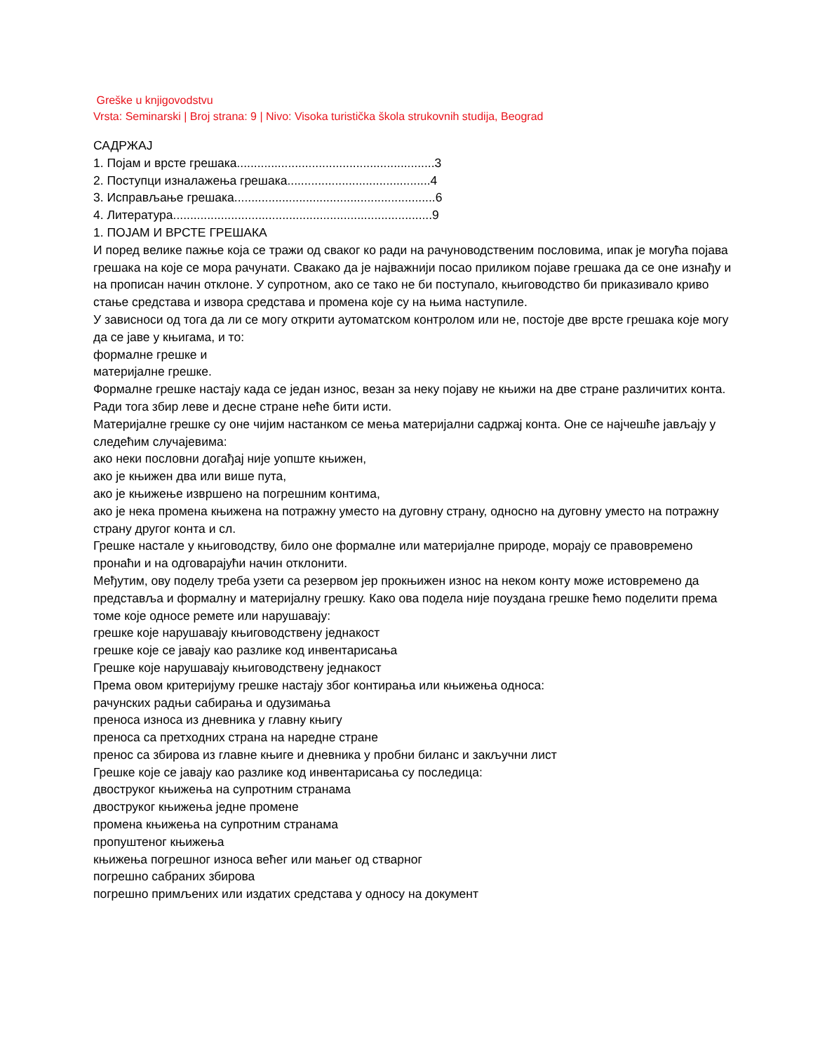Greške u knjigovodstvu
Vrsta: Seminarski | Broj strana: 9 | Nivo: Visoka turistička škola strukovnih studija, Beograd
САДРЖАЈ
1. Појам и врсте грешака..........................................................3
2. Поступци изналажења грешака..........................................4
3. Исправљање грешака...........................................................6
4. Литература............................................................................9
1. ПОЈАМ И ВРСТЕ ГРЕШАКА
И поред велике пажње која се тражи од сваког ко ради на рачуноводственим пословима, ипак је могућа појава грешака на које се мора рачунати. Свакако да је најважнији посао приликом појаве грешака да се оне изнађу и на прописан начин отклоне. У супротном, ако се тако не би поступало, књиговодство би приказивало криво стање средстава и извора средстава и промена које су на њима наступиле.
У зависноси од тога да ли се могу открити аутоматском контролом или не, постоје две врсте грешака које могу да се јаве у књигама, и то:
формалне грешке и
материјалне грешке.
Формалне грешке настају када се један износ, везан за неку појаву не књижи на две стране различитих конта. Ради тога збир леве и десне стране неће бити исти.
Материјалне грешке су оне чијим настанком се мења материјални садржај конта. Оне се најчешће јављају у следећим случајевима:
ако неки пословни догађај није уопште књижен,
ако је књижен два или више пута,
ако је књижење извршено на погрешним контима,
ако је нека промена књижена на потражну уместо на дуговну страну, односно на дуговну уместо на потражну страну другог конта и сл.
Грешке настале у књиговодству, било оне формалне или материјалне природе, морају се правовремено пронаћи и на одговарајући начин отклонити.
Међутим, ову поделу треба узети са резервом јер прокњижен износ на неком конту може истовремено да представља и формалну и материјалну грешку. Како ова подела није поуздана грешке ћемо поделити према томе које односе ремете или нарушавају:
грешке које нарушавају књиговодствену једнакост
грешке које се јавају као разлике код инвентарисања
Грешке које нарушавају књиговодствену једнакост
Према овом критеријуму грешке настају због контирања или књижења односа:
рачунских радњи сабирања и одузимања
преноса износа из дневника у главну књигу
преноса са претходних страна на наредне стране
пренос са збирова из главне књиге и дневника у пробни биланс и закључни лист
Грешке које се јавају као разлике код инвентарисања су последица:
двоструког књижења на супротним странама
двоструког књижења једне промене
промена књижења на супротним странама
пропуштеног књижења
књижења погрешног износа већег или мањег од стварног
погрешно сабраних збирова
погрешно примљених или издатих средстава у односу на документ